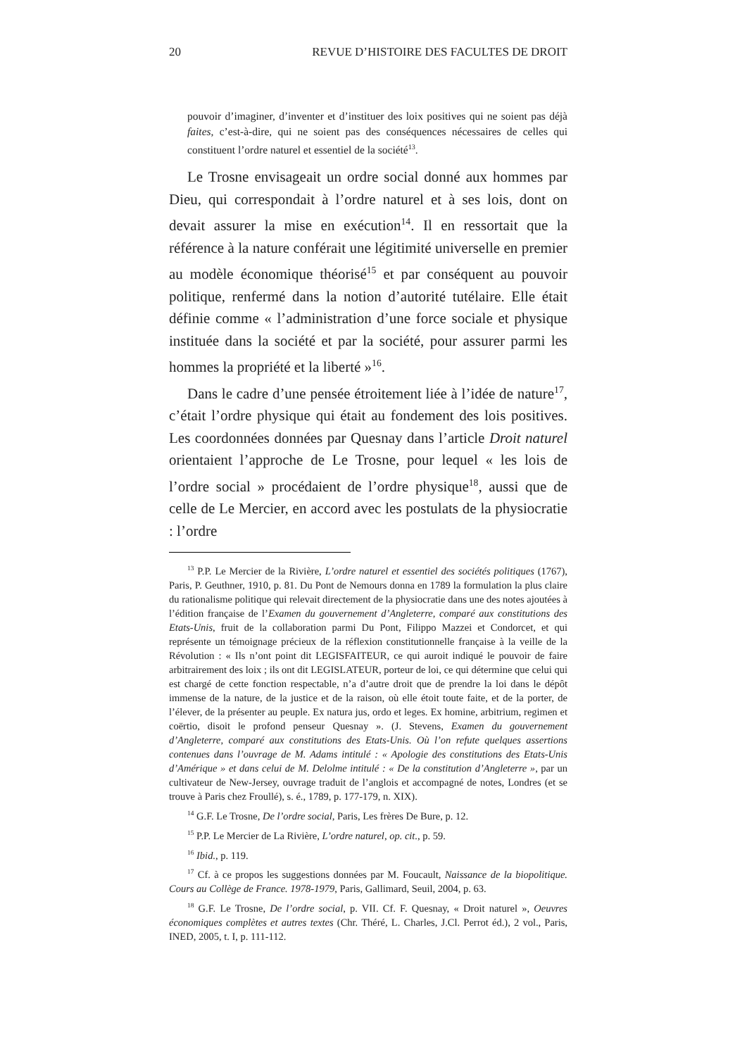20 REVUE D’HISTOIRE DES FACULTES DE DROIT
pouvoir d’imaginer, d’inventer et d’instituer des loix positives qui ne soient pas déjà faites, c’est-à-dire, qui ne soient pas des conséquences nécessaires de celles qui constituent l’ordre naturel et essentiel de la société<sup>13</sup>.
Le Trosne envisageait un ordre social donné aux hommes par Dieu, qui correspondait à l’ordre naturel et à ses lois, dont on devait assurer la mise en exécution<sup>14</sup>. Il en ressortait que la référence à la nature conférait une légitimité universelle en premier au modèle économique théorisé<sup>15</sup> et par conséquent au pouvoir politique, renfermé dans la notion d’autorité tutélaire. Elle était définie comme « l’administration d’une force sociale et physique instituée dans la société et par la société, pour assurer parmi les hommes la propriété et la liberté »<sup>16</sup>.
Dans le cadre d’une pensée étroitement liée à l’idée de nature<sup>17</sup>, c’était l’ordre physique qui était au fondement des lois positives. Les coordonnées données par Quesnay dans l’article Droit naturel orientaient l’approche de Le Trosne, pour lequel « les lois de l’ordre social » procédaient de l’ordre physique<sup>18</sup>, aussi que de celle de Le Mercier, en accord avec les postulats de la physiocratie : l’ordre
<sup>13</sup> P.P. Le Mercier de la Rivière, L’ordre naturel et essentiel des sociétés politiques (1767), Paris, P. Geuthner, 1910, p. 81. Du Pont de Nemours donna en 1789 la formulation la plus claire du rationalisme politique qui relevait directement de la physiocratie dans une des notes ajoutées à l’édition française de l’Examen du gouvernement d’Angleterre, comparé aux constitutions des Etats-Unis, fruit de la collaboration parmi Du Pont, Filippo Mazzei et Condorcet, et qui représente un témoignage précieux de la réflexion constitutionnelle française à la veille de la Révolution : « Ils n’ont point dit LEGISFAITEUR, ce qui auroit indiqué le pouvoir de faire arbitrairement des loix ; ils ont dit LEGISLATEUR, porteur de loi, ce qui détermine que celui qui est chargé de cette fonction respectable, n’a d’autre droit que de prendre la loi dans le dépôt immense de la nature, de la justice et de la raison, où elle étoit toute faite, et de la porter, de l’élever, de la présenter au peuple. Ex natura jus, ordo et leges. Ex homine, arbitrium, regimen et coërtio, disoit le profond penseur Quesnay ». (J. Stevens, Examen du gouvernement d’Angleterre, comparé aux constitutions des Etats-Unis. Où l’on refute quelques assertions contenues dans l’ouvrage de M. Adams intitulé : « Apologie des constitutions des Etats-Unis d’Amérique » et dans celui de M. Delolme intitulé : « De la constitution d’Angleterre », par un cultivateur de New-Jersey, ouvrage traduit de l’anglois et accompagné de notes, Londres (et se trouve à Paris chez Froullé), s. é., 1789, p. 177-179, n. XIX).
<sup>14</sup> G.F. Le Trosne, De l’ordre social, Paris, Les frères De Bure, p. 12.
<sup>15</sup> P.P. Le Mercier de La Rivière, L’ordre naturel, op. cit., p. 59.
<sup>16</sup> Ibid., p. 119.
<sup>17</sup> Cf. à ce propos les suggestions données par M. Foucault, Naissance de la biopolitique. Cours au Collège de France. 1978-1979, Paris, Gallimard, Seuil, 2004, p. 63.
<sup>18</sup> G.F. Le Trosne, De l’ordre social, p. VII. Cf. F. Quesnay, « Droit naturel », Oeuvres économiques complètes et autres textes (Chr. Théré, L. Charles, J.Cl. Perrot éd.), 2 vol., Paris, INED, 2005, t. I, p. 111-112.